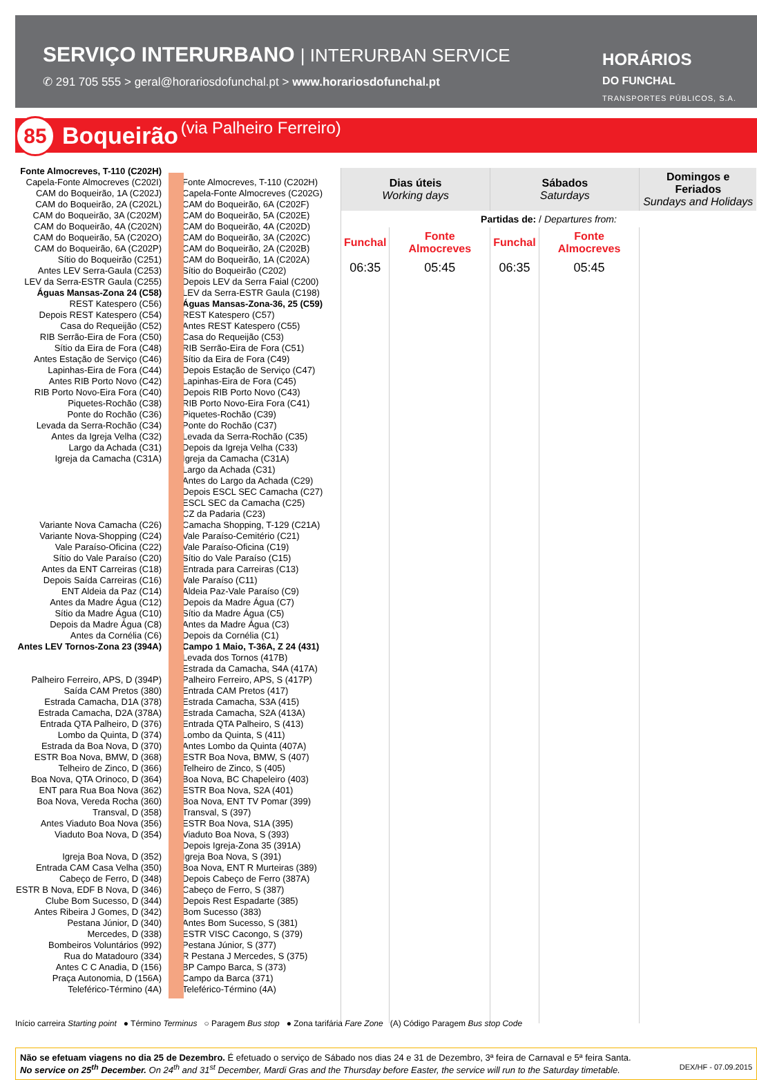SERVIÇO INTERURBANO | INTERURBAN SERVICE
✆ 291 705 555 > geral@horariosdofunchal.pt > www.horariosdofunchal.pt
HORÁRIOS
DO FUNCHAL
TRANSPORTES PÚBLICOS, S.A.
85 Boqueirão (via Palheiro Ferreiro)
Fonte Almocreves, T-110 (C202H)
Capela-Fonte Almocreves (C202I)
CAM do Boqueirão, 1A (C202J)
CAM do Boqueirão, 2A (C202L)
CAM do Boqueirão, 3A (C202M)
CAM do Boqueirão, 4A (C202N)
CAM do Boqueirão, 5A (C202O)
CAM do Boqueirão, 6A (C202P)
Sítio do Boqueirão (C251)
Antes LEV Serra-Gaula (C253)
LEV da Serra-ESTR Gaula (C255)
Águas Mansas-Zona 24 (C58)
REST Katespero (C56)
Depois REST Katespero (C54)
Casa do Requeijão (C52)
RIB Serrão-Eira de Fora (C50)
Sítio da Eira de Fora (C48)
Antes Estação de Serviço (C46)
Lapinhas-Eira de Fora (C44)
Antes RIB Porto Novo (C42)
RIB Porto Novo-Eira Fora (C40)
Piquetes-Rochão (C38)
Ponte do Rochão (C36)
Levada da Serra-Rochão (C34)
Antes da Igreja Velha (C32)
Largo da Achada (C31)
Igreja da Camacha (C31A)
Variante Nova Camacha (C26)
Variante Nova-Shopping (C24)
Vale Paraíso-Oficina (C22)
Sítio do Vale Paraíso (C20)
Antes da ENT Carreiras (C18)
Depois Saída Carreiras (C16)
ENT Aldeia da Paz (C14)
Antes da Madre Água (C12)
Sítio da Madre Água (C10)
Depois da Madre Água (C8)
Antes da Cornélia (C6)
Antes LEV Tornos-Zona 23 (394A)
Palheiro Ferreiro, APS, D (394P)
Saída CAM Pretos (380)
Estrada Camacha, D1A (378)
Estrada Camacha, D2A (378A)
Entrada QTA Palheiro, D (376)
Lombo da Quinta, D (374)
Estrada da Boa Nova, D (370)
ESTR Boa Nova, BMW, D (368)
Telheiro de Zinco, D (366)
Boa Nova, QTA Orinoco, D (364)
ENT para Rua Boa Nova (362)
Boa Nova, Vereda Rocha (360)
Transval, D (358)
Antes Viaduto Boa Nova (356)
Viaduto Boa Nova, D (354)
Igreja Boa Nova, D (352)
Entrada CAM Casa Velha (350)
Cabeço de Ferro, D (348)
ESTR B Nova, EDF B Nova, D (346)
Clube Bom Sucesso, D (344)
Antes Ribeira J Gomes, D (342)
Pestana Júnior, D (340)
Mercedes, D (338)
Bombeiros Voluntários (992)
Rua do Matadouro (334)
Antes C C Anadia, D (156)
Praça Autonomia, D (156A)
Teleférico-Término (4A)
Fonte Almocreves, T-110 (C202H)
Capela-Fonte Almocreves (C202G)
CAM do Boqueirão, 6A (C202F)
CAM do Boqueirão, 5A (C202E)
CAM do Boqueirão, 4A (C202D)
CAM do Boqueirão, 3A (C202C)
CAM do Boqueirão, 2A (C202B)
CAM do Boqueirão, 1A (C202A)
Sítio do Boqueirão (C202)
Depois LEV da Serra Faial (C200)
LEV da Serra-ESTR Gaula (C198)
Águas Mansas-Zona-36, 25 (C59)
REST Katespero (C57)
Antes REST Katespero (C55)
Casa do Requeijão (C53)
RIB Serrão-Eira de Fora (C51)
Sítio da Eira de Fora (C49)
Depois Estação de Serviço (C47)
Lapinhas-Eira de Fora (C45)
Depois RIB Porto Novo (C43)
RIB Porto Novo-Eira Fora (C41)
Piquetes-Rochão (C39)
Ponte do Rochão (C37)
Levada da Serra-Rochão (C35)
Depois da Igreja Velha (C33)
Igreja da Camacha (C31A)
Largo da Achada (C31)
Antes do Largo da Achada (C29)
Depois ESCL SEC Camacha (C27)
ESCL SEC da Camacha (C25)
CZ da Padaria (C23)
Camacha Shopping, T-129 (C21A)
Vale Paraíso-Cemitério (C21)
Vale Paraíso-Oficina (C19)
Sítio do Vale Paraíso (C15)
Entrada para Carreiras (C13)
Vale Paraíso (C11)
Aldeia Paz-Vale Paraíso (C9)
Depois da Madre Água (C7)
Sítio da Madre Água (C5)
Antes da Madre Água (C3)
Depois da Cornélia (C1)
Campo 1 Maio, T-36A, Z 24 (431)
Levada dos Tornos (417B)
Estrada da Camacha, S4A (417A)
Palheiro Ferreiro, APS, S (417P)
Entrada CAM Pretos (417)
Estrada Camacha, S3A (415)
Estrada Camacha, S2A (413A)
Entrada QTA Palheiro, S (413)
Lombo da Quinta, S (411)
Antes Lombo da Quinta (407A)
ESTR Boa Nova, BMW, S (407)
Telheiro de Zinco, S (405)
Boa Nova, BC Chapeleiro (403)
ESTR Boa Nova, S2A (401)
Boa Nova, ENT TV Pomar (399)
Transval, S (397)
ESTR Boa Nova, S1A (395)
Viaduto Boa Nova, S (393)
Depois Igreja-Zona 35 (391A)
Igreja Boa Nova, S (391)
Boa Nova, ENT R Murteiras (389)
Depois Cabeço de Ferro (387A)
Cabeço de Ferro, S (387)
Depois Rest Espadarte (385)
Bom Sucesso (383)
Antes Bom Sucesso, S (381)
ESTR VISC Cacongo, S (379)
Pestana Júnior, S (377)
R Pestana J Mercedes, S (375)
BP Campo Barca, S (373)
Campo da Barca (371)
Teleférico-Término (4A)
| Dias úteis Working days | | Sábados Saturdays | | Domingos e Feriados Sundays and Holidays |
| --- | --- | --- | --- | --- |
| Partidas de: / Departures from: | | | | |
| Funchal | Fonte Almocreves | Funchal | Fonte Almocreves | |
| 06:35 | 05:45 | 06:35 | 05:45 | |
Início carreira Starting point ● Término Terminus ○ Paragem Bus stop ● Zona tarifária Fare Zone (A) Código Paragem Bus stop Code
Não se efetuam viagens no dia 25 de Dezembro. É efetuado o serviço de Sábado nos dias 24 e 31 de Dezembro, 3ª feira de Carnaval e 5ª feira Santa.
No service on 25<sup>th</sup> December. On 24<sup>th</sup> and 31<sup>st</sup> December, Mardi Gras and the Thursday before Easter, the service will run to the Saturday timetable. DEX/HF - 07.09.2015